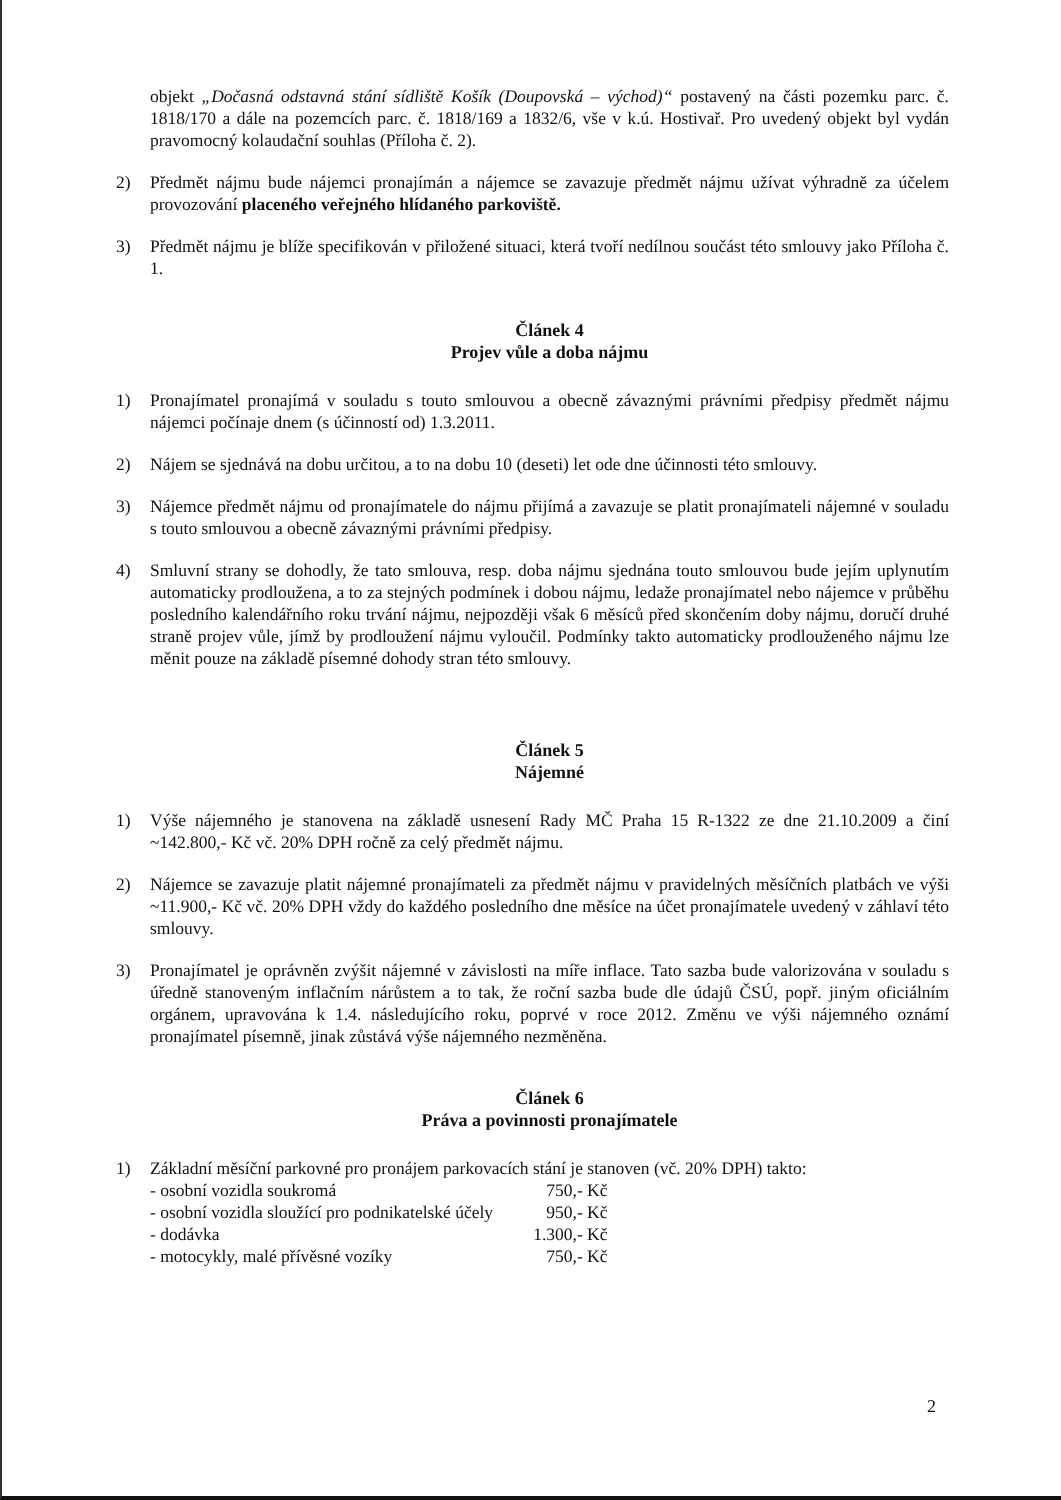objekt „Dočasná odstavná stání sídliště Košík (Doupovská – východ)“ postavený na části pozemku parc. č. 1818/170 a dále na pozemcích parc. č. 1818/169 a 1832/6, vše v k.ú. Hostivař. Pro uvedený objekt byl vydán pravomocný kolaudační souhlas (Příloha č. 2).
2) Předmět nájmu bude nájemci pronajímán a nájemce se zavazuje předmět nájmu užívat výhradně za účelem provozování placeného veřejného hlídaného parkoviště.
3) Předmět nájmu je blíže specifikován v přiložené situaci, která tvoří nedílnou součást této smlouvy jako Příloha č. 1.
Článek 4
Projev vůle a doba nájmu
1) Pronajímatel pronajímá v souladu s touto smlouvou a obecně závaznými právními předpisy předmět nájmu nájemci počínaje dnem (s účinností od) 1.3.2011.
2) Nájem se sjednává na dobu určitou, a to na dobu 10 (deseti) let ode dne účinnosti této smlouvy.
3) Nájemce předmět nájmu od pronajímatele do nájmu přijímá a zavazuje se platit pronajímateli nájemné v souladu s touto smlouvou a obecně závaznými právními předpisy.
4) Smluvní strany se dohodly, že tato smlouva, resp. doba nájmu sjednána touto smlouvou bude jejím uplynutím automaticky prodloužena, a to za stejných podmínek i dobou nájmu, ledaže pronajímatel nebo nájemce v průběhu posledního kalendářního roku trvání nájmu, nejpozději však 6 měsíců před skončením doby nájmu, doručí druhé straně projev vůle, jímž by prodloužení nájmu vyloučil. Podmínky takto automaticky prodlouženého nájmu lze měnit pouze na základě písemné dohody stran této smlouvy.
Článek 5
Nájemné
1) Výše nájemného je stanovena na základě usnesení Rady MČ Praha 15 R-1322 ze dne 21.10.2009 a činí ~142.800,- Kč vč. 20% DPH ročně za celý předmět nájmu.
2) Nájemce se zavazuje platit nájemné pronajímateli za předmět nájmu v pravidelných měsíčních platbách ve výši ~11.900,- Kč vč. 20% DPH vždy do každého posledního dne měsíce na účet pronajímatele uvedený v záhlaví této smlouvy.
3) Pronajímatel je oprávněn zvýšit nájemné v závislosti na míře inflace. Tato sazba bude valorizována v souladu s úředně stanoveným inflačním nárůstem a to tak, že roční sazba bude dle údajů ČSÚ, popř. jiným oficiálním orgánem, upravována k 1.4. následujícího roku, poprvé v roce 2012. Změnu ve výši nájemného oznámí pronajímatel písemně, jinak zůstává výše nájemného nezměněna.
Článek 6
Práva a povinnosti pronajímatele
1) Základní měsíční parkovné pro pronájem parkovacích stání je stanoven (vč. 20% DPH) takto:
| - osobní vozidla soukromá | 750,- Kč |
| - osobní vozidla sloužící pro podnikatelské účely | 950,- Kč |
| - dodávka | 1.300,- Kč |
| - motocykly, malé přívěsné vozíky | 750,- Kč |
2